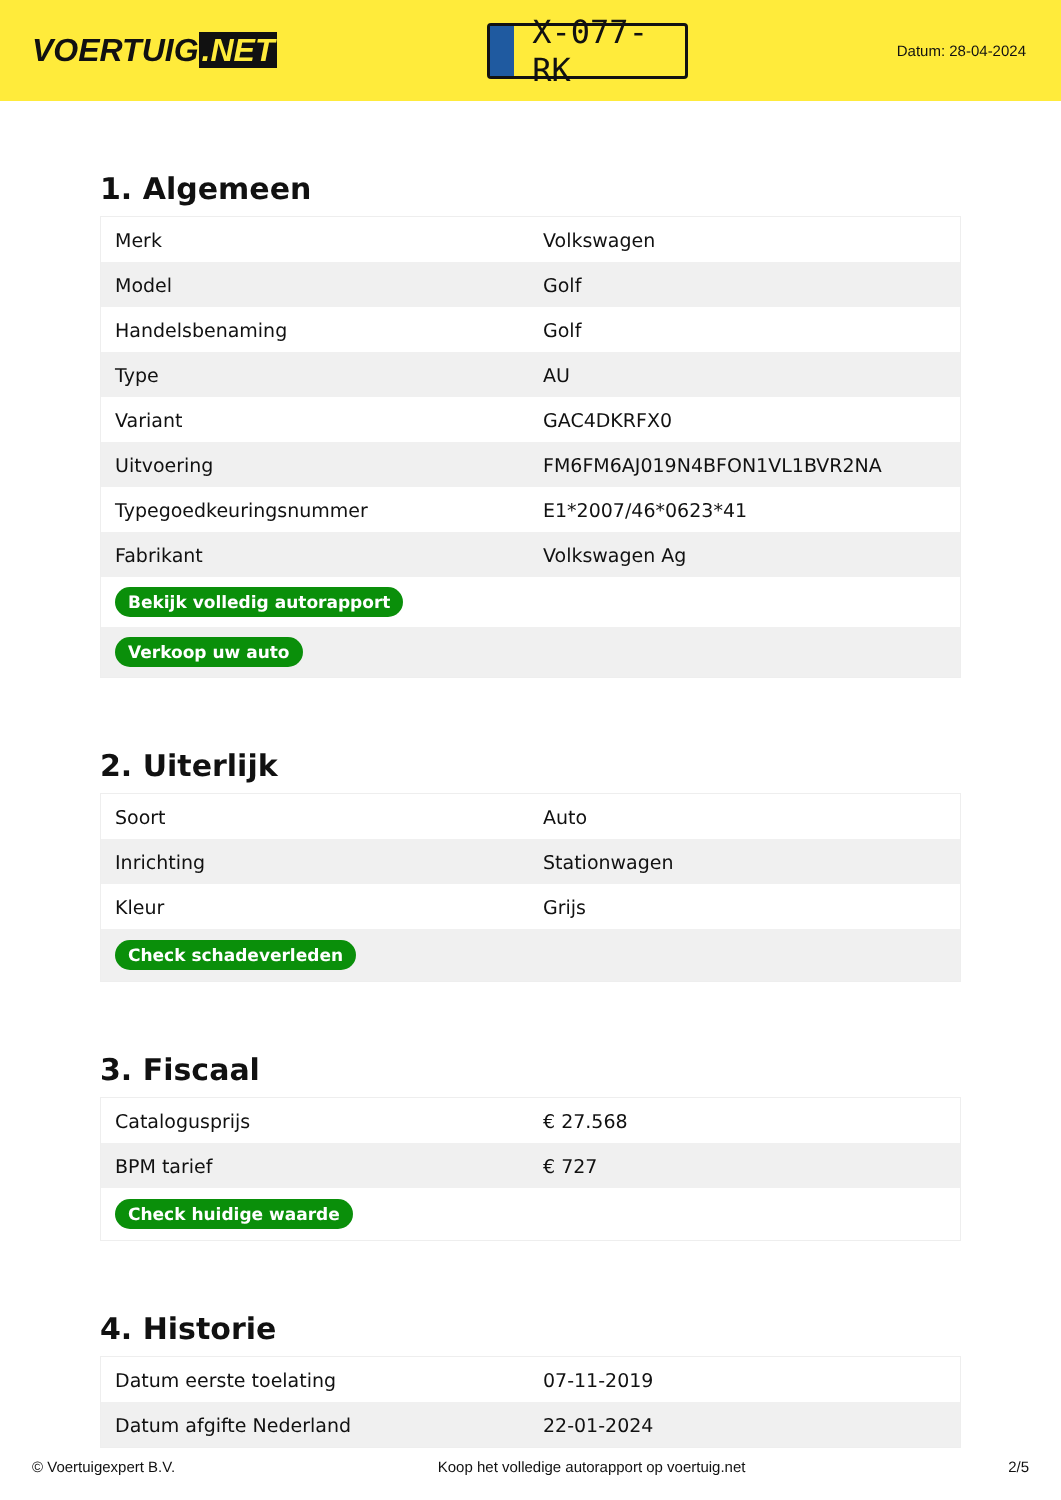VOERTUIG.NET
X-077-RK
Datum: 28-04-2024
1. Algemeen
| Merk | Volkswagen |
| Model | Golf |
| Handelsbenaming | Golf |
| Type | AU |
| Variant | GAC4DKRFX0 |
| Uitvoering | FM6FM6AJ019N4BFON1VL1BVR2NA |
| Typegoedkeuringsnummer | E1*2007/46*0623*41 |
| Fabrikant | Volkswagen Ag |
| Bekijk volledig autorapport | |
| Verkoop uw auto | |
2. Uiterlijk
| Soort | Auto |
| Inrichting | Stationwagen |
| Kleur | Grijs |
| Check schadeverleden | |
3. Fiscaal
| Catalogusprijs | € 27.568 |
| BPM tarief | € 727 |
| Check huidige waarde | |
4. Historie
| Datum eerste toelating | 07-11-2019 |
| Datum afgifte Nederland | 22-01-2024 |
© Voertuigexpert B.V. Koop het volledige autorapport op voertuig.net 2/5